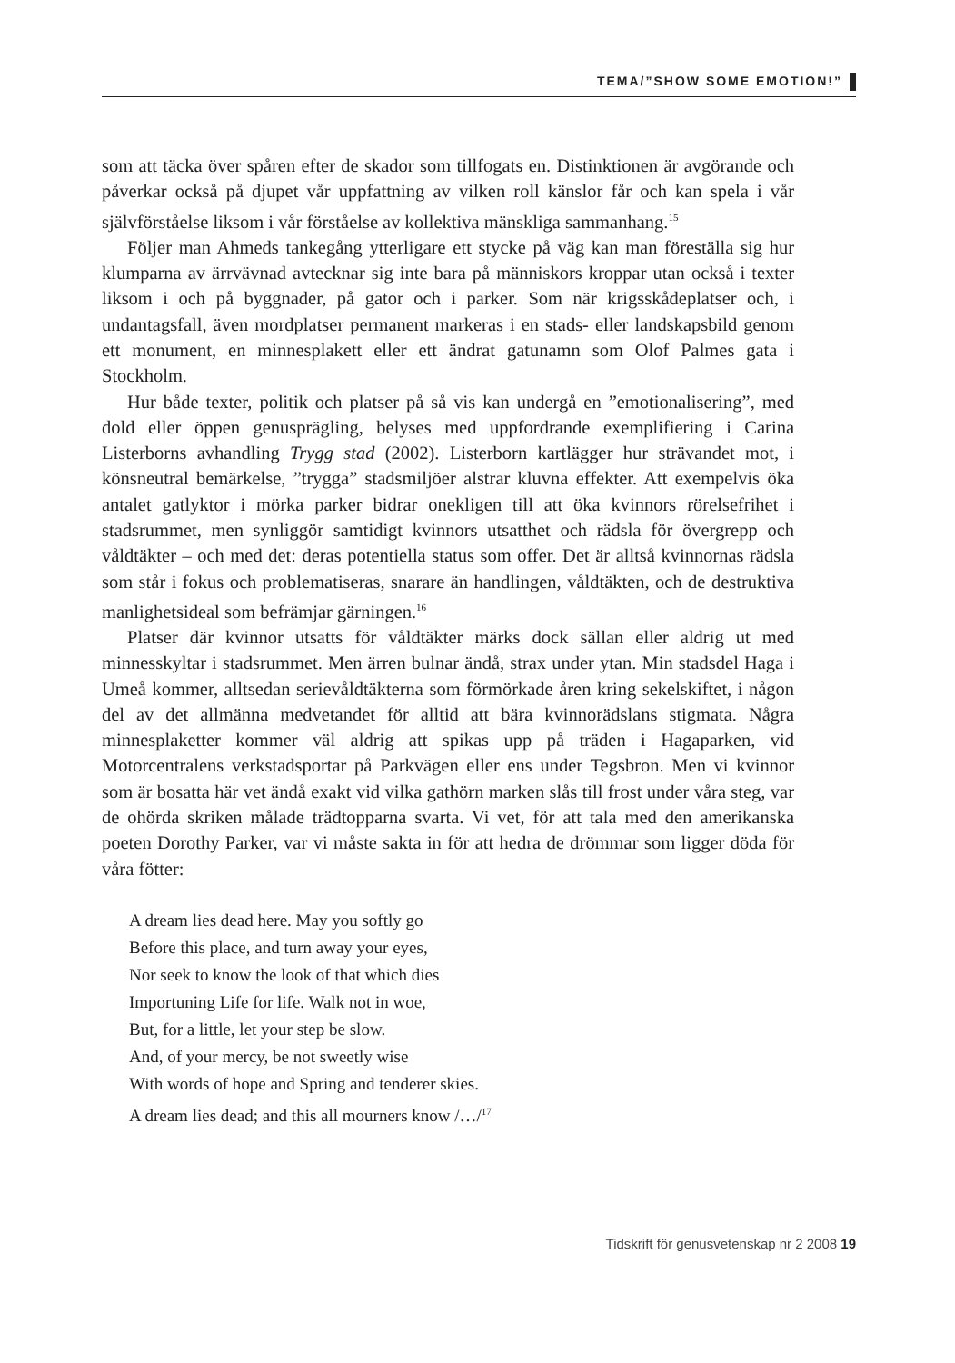TEMA/”SHOW SOME EMOTION!”
som att täcka över spåren efter de skador som tillfogats en. Distinktionen är avgörande och påverkar också på djupet vår uppfattning av vilken roll känslor får och kan spela i vår självförståelse liksom i vår förståelse av kollektiva mänskliga sammanhang.<sup>15</sup>
Följer man Ahmeds tankegång ytterligare ett stycke på väg kan man föreställa sig hur klumparna av ärrvävnad avtecknar sig inte bara på människors kroppar utan också i texter liksom i och på byggnader, på gator och i parker. Som när krigsskådeplatser och, i undantagsfall, även mordplatser permanent markeras i en stads- eller landskapsbild genom ett monument, en minnesplakett eller ett ändrat gatunamn som Olof Palmes gata i Stockholm.
Hur både texter, politik och platser på så vis kan undergå en ”emotionalisering”, med dold eller öppen genusprägling, belyses med uppfordrande exemplifiering i Carina Listerborns avhandling Trygg stad (2002). Listerborn kartlägger hur strävandet mot, i könsneutral bemärkelse, ”trygga” stadsmiljöer alstrar kluvna effekter. Att exempelvis öka antalet gatlyktor i mörka parker bidrar onekligen till att öka kvinnors rörelsefrihet i stadsrummet, men synliggör samtidigt kvinnors utsatthet och rädsla för övergrepp och våldtäkter – och med det: deras potentiella status som offer. Det är alltså kvinnornas rädsla som står i fokus och problematiseras, snarare än handlingen, våldtäkten, och de destruktiva manlighetsideal som befrämjar gärningen.<sup>16</sup>
Platser där kvinnor utsatts för våldtäkter märks dock sällan eller aldrig ut med minnesskyltar i stadsrummet. Men ärren bulnar ändå, strax under ytan. Min stadsdel Haga i Umeå kommer, alltsedan serievåldtäkterna som förmörkade åren kring sekelskiftet, i någon del av det allmänna medvetandet för alltid att bära kvinnorädslans stigmata. Några minnesplaketter kommer väl aldrig att spikas upp på träden i Hagaparken, vid Motorcentralens verkstadsportar på Parkvägen eller ens under Tegsbron. Men vi kvinnor som är bosatta här vet ändå exakt vid vilka gathörn marken slås till frost under våra steg, var de ohörda skriken målade trädtopparna svarta. Vi vet, för att tala med den amerikanska poeten Dorothy Parker, var vi måste sakta in för att hedra de drömmar som ligger döda för våra fötter:
A dream lies dead here. May you softly go
Before this place, and turn away your eyes,
Nor seek to know the look of that which dies
Importuning Life for life. Walk not in woe,
But, for a little, let your step be slow.
And, of your mercy, be not sweetly wise
With words of hope and Spring and tenderer skies.
A dream lies dead; and this all mourners know /…/<sup>17</sup>
Tidskrift för genusvetenskap nr 2 2008 19